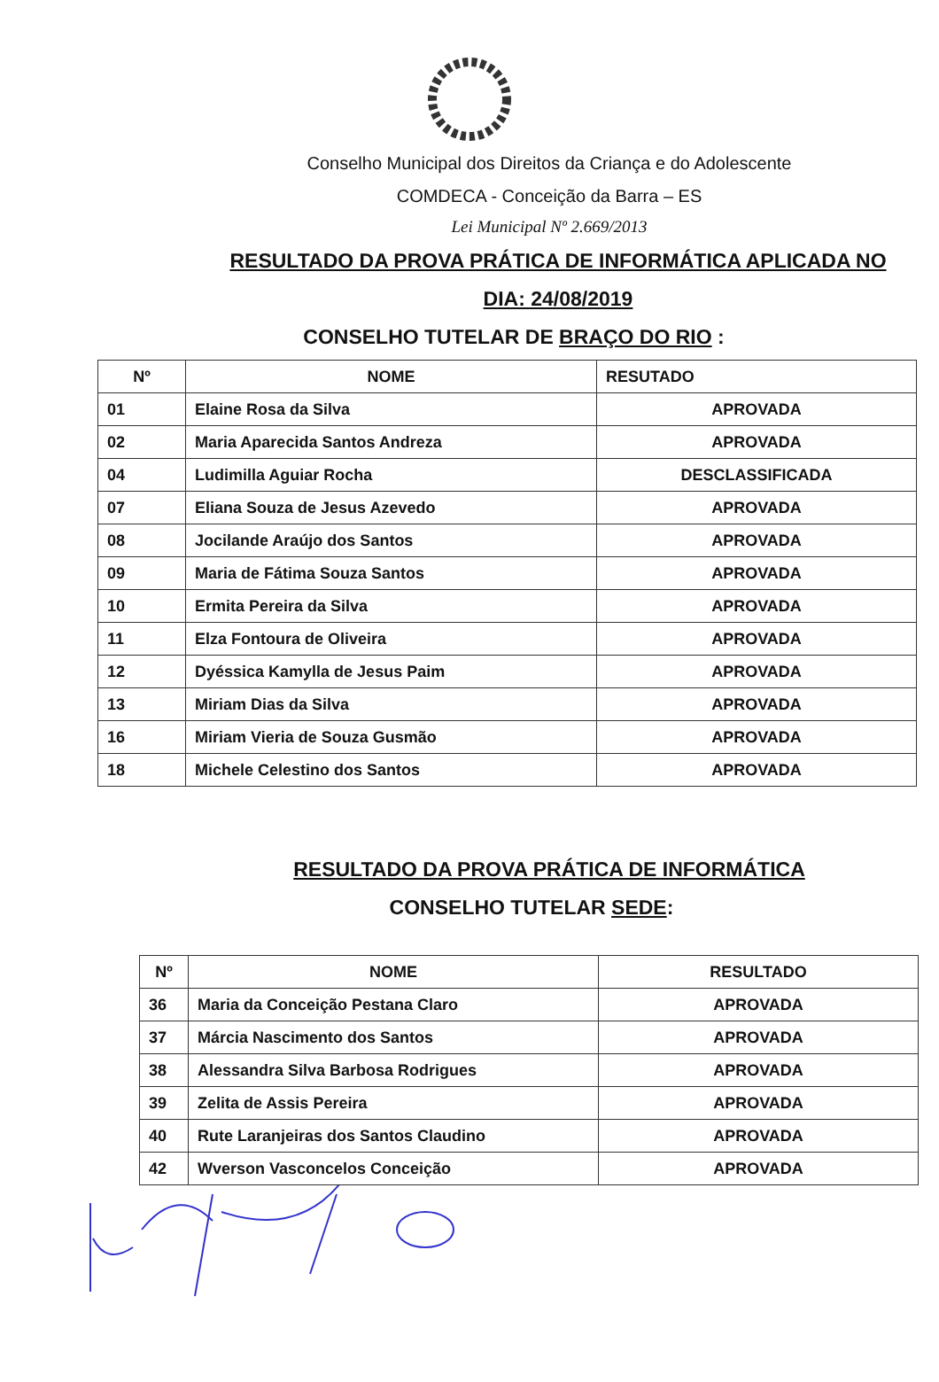Conselho Municipal dos Direitos da Criança e do Adolescente
COMDECA - Conceição da Barra – ES
Lei Municipal Nº 2.669/2013
RESULTADO DA PROVA PRÁTICA DE INFORMÁTICA APLICADA NO
DIA: 24/08/2019
CONSELHO TUTELAR DE BRAÇO DO RIO :
| Nº | NOME | RESUTADO |
| --- | --- | --- |
| 01 | Elaine Rosa da Silva | APROVADA |
| 02 | Maria Aparecida Santos Andreza | APROVADA |
| 04 | Ludimilla Aguiar Rocha | DESCLASSIFICADA |
| 07 | Eliana Souza de Jesus Azevedo | APROVADA |
| 08 | Jocilande Araújo dos Santos | APROVADA |
| 09 | Maria de Fátima Souza Santos | APROVADA |
| 10 | Ermita Pereira da Silva | APROVADA |
| 11 | Elza Fontoura de Oliveira | APROVADA |
| 12 | Dyéssica Kamylla de Jesus Paim | APROVADA |
| 13 | Miriam Dias da Silva | APROVADA |
| 16 | Miriam Vieria de Souza Gusmão | APROVADA |
| 18 | Michele Celestino dos Santos | APROVADA |
RESULTADO DA PROVA PRÁTICA DE INFORMÁTICA
CONSELHO TUTELAR SEDE:
| Nº | NOME | RESULTADO |
| --- | --- | --- |
| 36 | Maria da Conceição Pestana Claro | APROVADA |
| 37 | Márcia Nascimento dos Santos | APROVADA |
| 38 | Alessandra Silva Barbosa Rodrigues | APROVADA |
| 39 | Zelita de Assis Pereira | APROVADA |
| 40 | Rute Laranjeiras dos Santos Claudino | APROVADA |
| 42 | Wverson Vasconcelos Conceição | APROVADA |